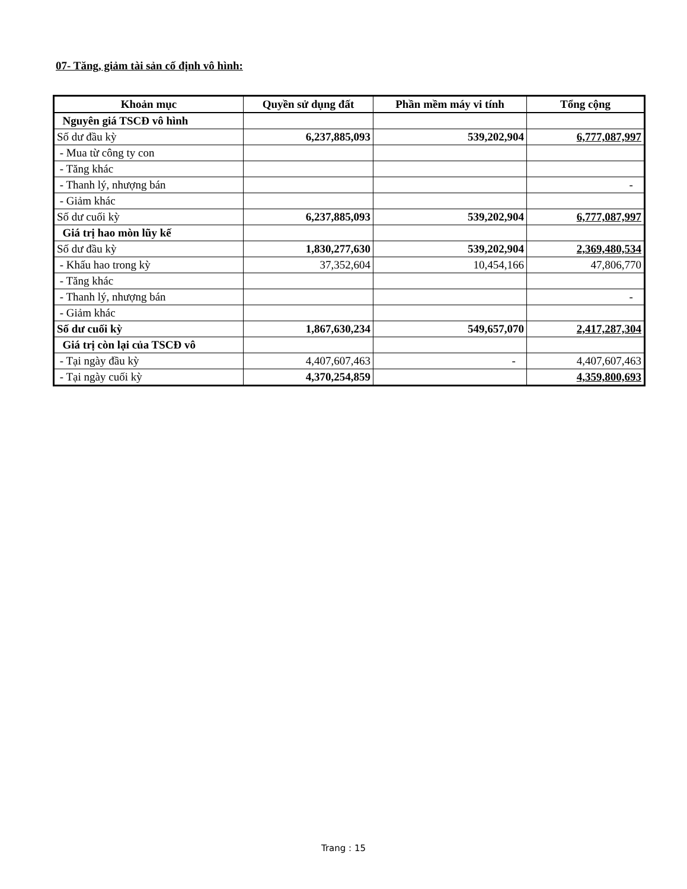07- Tăng, giảm tài sản cố định vô hình:
| Khoản mục | Quyền sử dụng đất | Phần mềm máy vi tính | Tổng cộng |
| --- | --- | --- | --- |
| Nguyên giá TSCĐ vô hình | | | |
| Số dư đầu kỳ | 6,237,885,093 | 539,202,904 | 6,777,087,997 |
| - Mua từ công ty con | | | |
| - Tăng khác | | | |
| - Thanh lý, nhượng bán | | | - |
| - Giảm khác | | | |
| Số dư cuối kỳ | 6,237,885,093 | 539,202,904 | 6,777,087,997 |
| Giá trị hao mòn lũy kế | | | |
| Số dư đầu kỳ | 1,830,277,630 | 539,202,904 | 2,369,480,534 |
| - Khấu hao trong kỳ | 37,352,604 | 10,454,166 | 47,806,770 |
| - Tăng khác | | | |
| - Thanh lý, nhượng bán | | | - |
| - Giảm khác | | | |
| Số dư cuối kỳ | 1,867,630,234 | 549,657,070 | 2,417,287,304 |
| Giá trị còn lại của TSCĐ vô | | | |
| - Tại ngày đầu kỳ | 4,407,607,463 | - | 4,407,607,463 |
| - Tại ngày cuối kỳ | 4,370,254,859 | | 4,359,800,693 |
Trang : 15